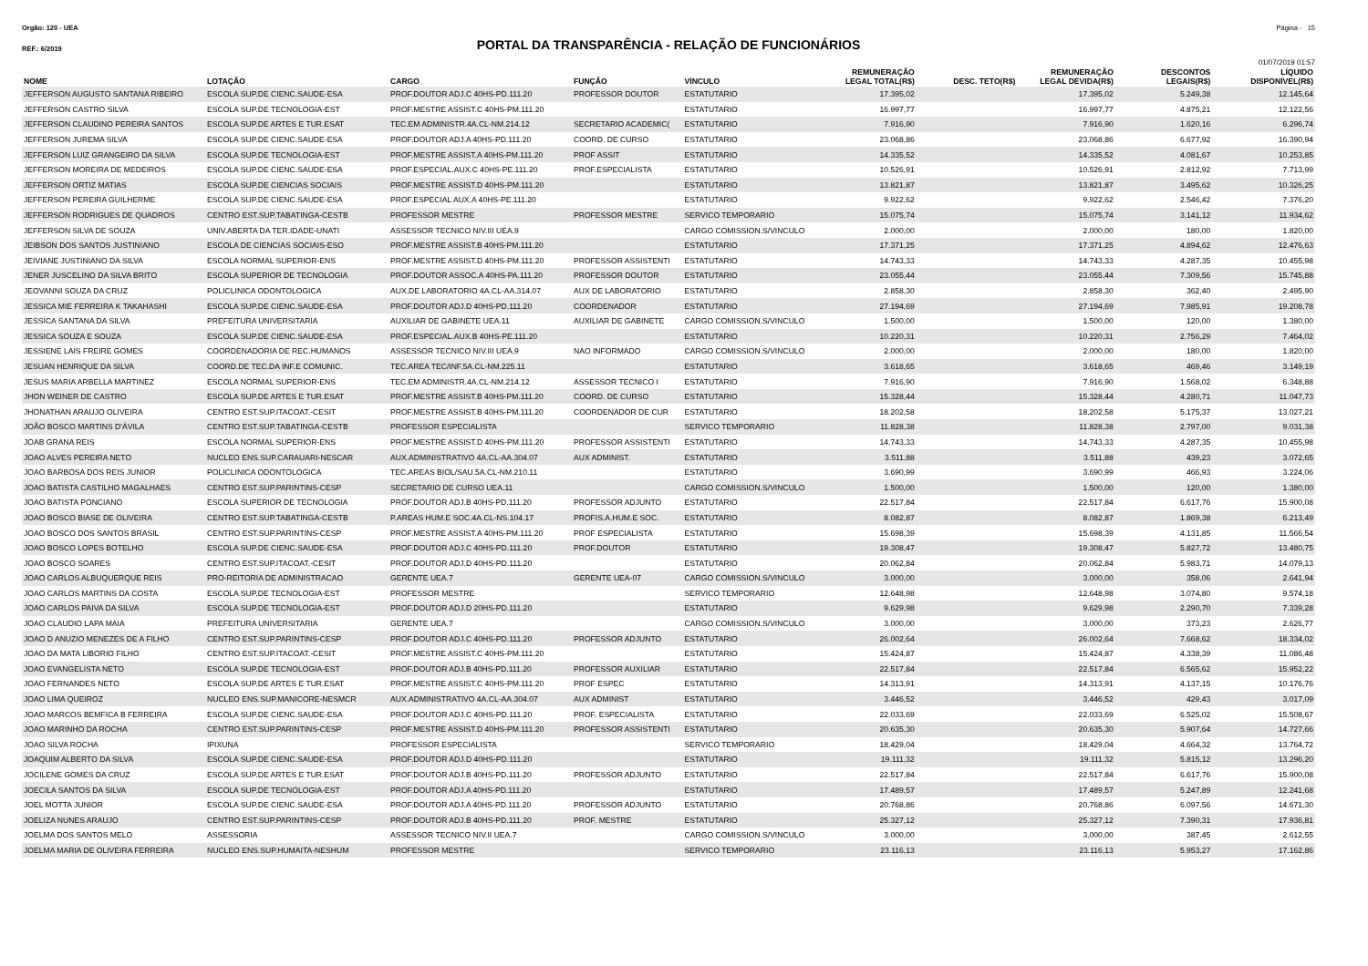Orgão: 120 - UEA Página - 15
PORTAL DA TRANSPARÊNCIA - RELAÇÃO DE FUNCIONÁRIOS
REF.: 6/2019
01/07/2019 01:57
| NOME | LOTAÇÃO | CARGO | FUNÇÃO | VÍNCULO | REMUNERAÇÃO LEGAL TOTAL(R$) | DESC. TETO(R$) | REMUNERAÇÃO LEGAL DEVIDA(R$) | DESCONTOS LEGAIS(R$) | LÍQUIDO DISPONÍVEL(R$) |
| --- | --- | --- | --- | --- | --- | --- | --- | --- | --- |
| JEFFERSON AUGUSTO SANTANA RIBEIRO | ESCOLA SUP.DE CIENC.SAUDE-ESA | PROF.DOUTOR ADJ.C 40HS-PD.111.20 | PROFESSOR DOUTOR | ESTATUTARIO | 17.395,02 | | 17.395,02 | 5.249,38 | 12.145,64 |
| JEFFERSON CASTRO SILVA | ESCOLA SUP.DE TECNOLOGIA-EST | PROF.MESTRE ASSIST.C 40HS-PM.111.20 | | ESTATUTARIO | 16.997,77 | | 16.997,77 | 4.875,21 | 12.122,56 |
| JEFFERSON CLAUDINO PEREIRA SANTOS | ESCOLA SUP.DE ARTES E TUR.ESAT | TEC.EM ADMINISTR.4A.CL-NM.214.12 | SECRETARIO ACADEMIC( | ESTATUTARIO | 7.916,90 | | 7.916,90 | 1.620,16 | 6.296,74 |
| JEFFERSON JUREMA SILVA | ESCOLA SUP.DE CIENC.SAUDE-ESA | PROF.DOUTOR ADJ.A 40HS-PD.111.20 | COORD. DE CURSO | ESTATUTARIO | 23.068,86 | | 23.068,86 | 6.677,92 | 16.390,94 |
| JEFFERSON LUIZ GRANGEIRO DA SILVA | ESCOLA SUP.DE TECNOLOGIA-EST | PROF.MESTRE ASSIST.A 40HS-PM.111.20 | PROF ASSIT | ESTATUTARIO | 14.335,52 | | 14.335,52 | 4.081,67 | 10.253,85 |
| JEFFERSON MOREIRA DE MEDEIROS | ESCOLA SUP.DE CIENC.SAUDE-ESA | PROF.ESPECIAL.AUX.C 40HS-PE.111.20 | PROF.ESPECIALISTA | ESTATUTARIO | 10.526,91 | | 10.526,91 | 2.812,92 | 7.713,99 |
| JEFFERSON ORTIZ MATIAS | ESCOLA SUP.DE CIENCIAS SOCIAIS | PROF.MESTRE ASSIST.D 40HS-PM.111.20 | | ESTATUTARIO | 13.821,87 | | 13.821,87 | 3.495,62 | 10.326,25 |
| JEFFERSON PEREIRA GUILHERME | ESCOLA SUP.DE CIENC.SAUDE-ESA | PROF.ESPECIAL AUX.A 40HS-PE.111.20 | | ESTATUTARIO | 9.922,62 | | 9.922,62 | 2.546,42 | 7.376,20 |
| JEFFERSON RODRIGUES DE QUADROS | CENTRO EST.SUP.TABATINGA-CESTB | PROFESSOR MESTRE | PROFESSOR MESTRE | SERVICO TEMPORARIO | 15.075,74 | | 15.075,74 | 3.141,12 | 11.934,62 |
| JEFFERSON SILVA DE SOUZA | UNIV.ABERTA DA TER.IDADE-UNATI | ASSESSOR TECNICO NIV.III UEA.9 | | CARGO COMISSION.S/VINCULO | 2.000,00 | | 2.000,00 | 180,00 | 1.820,00 |
| JEIBSON DOS SANTOS JUSTINIANO | ESCOLA DE CIENCIAS SOCIAIS-ESO | PROF.MESTRE ASSIST.B 40HS-PM.111.20 | | ESTATUTARIO | 17.371,25 | | 17.371,25 | 4.894,62 | 12.476,63 |
| JEIVIANE JUSTINIANO DA SILVA | ESCOLA NORMAL SUPERIOR-ENS | PROF.MESTRE ASSIST.D 40HS-PM.111.20 | PROFESSOR ASSISTENTI | ESTATUTARIO | 14.743,33 | | 14.743,33 | 4.287,35 | 10.455,98 |
| JENER JUSCELINO DA SILVA BRITO | ESCOLA SUPERIOR DE TECNOLOGIA | PROF.DOUTOR ASSOC.A 40HS-PA.111.20 | PROFESSOR DOUTOR | ESTATUTARIO | 23.055,44 | | 23.055,44 | 7.309,56 | 15.745,88 |
| JEOVANNI SOUZA DA CRUZ | POLICLINICA ODONTOLOGICA | AUX.DE LABORATORIO 4A.CL-AA.314.07 | AUX DE LABORATORIO | ESTATUTARIO | 2.858,30 | | 2.858,30 | 362,40 | 2.495,90 |
| JESSICA MIE FERREIRA K TAKAHASHI | ESCOLA SUP.DE CIENC.SAUDE-ESA | PROF.DOUTOR ADJ.D 40HS-PD.111.20 | COORDENADOR | ESTATUTARIO | 27.194,69 | | 27.194,69 | 7.985,91 | 19.208,78 |
| JESSICA SANTANA DA SILVA | PREFEITURA UNIVERSITARIA | AUXILIAR DE GABINETE UEA.11 | AUXILIAR DE GABINETE | CARGO COMISSION.S/VINCULO | 1.500,00 | | 1.500,00 | 120,00 | 1.380,00 |
| JESSICA SOUZA E SOUZA | ESCOLA SUP.DE CIENC.SAUDE-ESA | PROF.ESPECIAL.AUX.B 40HS-PE.111.20 | | ESTATUTARIO | 10.220,31 | | 10.220,31 | 2.756,29 | 7.464,02 |
| JESSIENE LAIS FREIRE GOMES | COORDENADORIA DE REC.HUMANOS | ASSESSOR TECNICO NIV.III UEA.9 | NAO INFORMADO | CARGO COMISSION.S/VINCULO | 2.000,00 | | 2.000,00 | 180,00 | 1.820,00 |
| JESUAN HENRIQUE DA SILVA | COORD.DE TEC.DA INF.E COMUNIC. | TEC.AREA TEC/INF.5A.CL-NM.225.11 | | ESTATUTARIO | 3.618,65 | | 3.618,65 | 469,46 | 3.149,19 |
| JESUS MARIA ARBELLA MARTINEZ | ESCOLA NORMAL SUPERIOR-ENS | TEC.EM ADMINISTR.4A.CL-NM.214.12 | ASSESSOR TECNICO I | ESTATUTARIO | 7.916,90 | | 7.916,90 | 1.568,02 | 6.348,88 |
| JHON WEINER DE CASTRO | ESCOLA SUP.DE ARTES E TUR.ESAT | PROF.MESTRE ASSIST.B 40HS-PM.111.20 | COORD. DE CURSO | ESTATUTARIO | 15.328,44 | | 15.328,44 | 4.280,71 | 11.047,73 |
| JHONATHAN ARAUJO OLIVEIRA | CENTRO EST.SUP.ITACOAT.-CESIT | PROF.MESTRE ASSIST.B 40HS-PM.111.20 | COORDENADOR DE CUR | ESTATUTARIO | 18.202,58 | | 18.202,58 | 5.175,37 | 13.027,21 |
| JOÃO BOSCO MARTINS D'ÁVILA | CENTRO EST.SUP.TABATINGA-CESTB | PROFESSOR ESPECIALISTA | | SERVICO TEMPORARIO | 11.828,38 | | 11.828,38 | 2.797,00 | 9.031,38 |
| JOAB GRANA REIS | ESCOLA NORMAL SUPERIOR-ENS | PROF.MESTRE ASSIST.D 40HS-PM.111.20 | PROFESSOR ASSISTENTI | ESTATUTARIO | 14.743,33 | | 14.743,33 | 4.287,35 | 10.455,98 |
| JOAO ALVES PEREIRA NETO | NUCLEO ENS.SUP.CARAUARI-NESCAR | AUX.ADMINISTRATIVO 4A.CL-AA.304.07 | AUX ADMINIST. | ESTATUTARIO | 3.511,88 | | 3.511,88 | 439,23 | 3.072,65 |
| JOAO BARBOSA DOS REIS JUNIOR | POLICLINICA ODONTOLOGICA | TEC.AREAS BIOL/SAU.5A.CL-NM.210.11 | | ESTATUTARIO | 3.690,99 | | 3.690,99 | 466,93 | 3.224,06 |
| JOAO BATISTA CASTILHO MAGALHAES | CENTRO EST.SUP.PARINTINS-CESP | SECRETARIO DE CURSO UEA.11 | | CARGO COMISSION.S/VINCULO | 1.500,00 | | 1.500,00 | 120,00 | 1.380,00 |
| JOAO BATISTA PONCIANO | ESCOLA SUPERIOR DE TECNOLOGIA | PROF.DOUTOR ADJ.B 40HS-PD.111.20 | PROFESSOR ADJUNTO | ESTATUTARIO | 22.517,84 | | 22.517,84 | 6.617,76 | 15.900,08 |
| JOAO BOSCO BIASE DE OLIVEIRA | CENTRO EST.SUP.TABATINGA-CESTB | P.AREAS HUM.E SOC.4A.CL-NS.104.17 | PROFIS.A.HUM.E SOC. | ESTATUTARIO | 8.082,87 | | 8.082,87 | 1.869,38 | 6.213,49 |
| JOAO BOSCO DOS SANTOS BRASIL | CENTRO EST.SUP.PARINTINS-CESP | PROF.MESTRE ASSIST.A 40HS-PM.111.20 | PROF ESPECIALISTA | ESTATUTARIO | 15.698,39 | | 15.698,39 | 4.131,85 | 11.566,54 |
| JOAO BOSCO LOPES BOTELHO | ESCOLA SUP.DE CIENC.SAUDE-ESA | PROF.DOUTOR ADJ.C 40HS-PD.111.20 | PROF.DOUTOR | ESTATUTARIO | 19.308,47 | | 19.308,47 | 5.827,72 | 13.480,75 |
| JOAO BOSCO SOARES | CENTRO EST.SUP.ITACOAT.-CESIT | PROF.DOUTOR ADJ.D 40HS-PD.111.20 | | ESTATUTARIO | 20.062,84 | | 20.062,84 | 5.983,71 | 14.079,13 |
| JOAO CARLOS ALBUQUERQUE REIS | PRO-REITORIA DE ADMINISTRACAO | GERENTE UEA.7 | GERENTE UEA-07 | CARGO COMISSION.S/VINCULO | 3.000,00 | | 3.000,00 | 358,06 | 2.641,94 |
| JOAO CARLOS MARTINS DA COSTA | ESCOLA SUP.DE TECNOLOGIA-EST | PROFESSOR MESTRE | | SERVICO TEMPORARIO | 12.648,98 | | 12.648,98 | 3.074,80 | 9.574,18 |
| JOAO CARLOS PAIVA DA SILVA | ESCOLA SUP.DE TECNOLOGIA-EST | PROF.DOUTOR ADJ.D 20HS-PD.111.20 | | ESTATUTARIO | 9.629,98 | | 9.629,98 | 2.290,70 | 7.339,28 |
| JOAO CLAUDIO LAPA MAIA | PREFEITURA UNIVERSITARIA | GERENTE UEA.7 | | CARGO COMISSION.S/VINCULO | 3.000,00 | | 3.000,00 | 373,23 | 2.626,77 |
| JOAO D ANUZIO MENEZES DE A FILHO | CENTRO EST.SUP.PARINTINS-CESP | PROF.DOUTOR ADJ.C 40HS-PD.111.20 | PROFESSOR ADJUNTO | ESTATUTARIO | 26.002,64 | | 26.002,64 | 7.668,62 | 18.334,02 |
| JOAO DA MATA LIBORIO FILHO | CENTRO EST.SUP.ITACOAT.-CESIT | PROF.MESTRE ASSIST.C 40HS-PM.111.20 | | ESTATUTARIO | 15.424,87 | | 15.424,87 | 4.338,39 | 11.086,48 |
| JOAO EVANGELISTA NETO | ESCOLA SUP.DE TECNOLOGIA-EST | PROF.DOUTOR ADJ.B 40HS-PD.111.20 | PROFESSOR AUXILIAR | ESTATUTARIO | 22.517,84 | | 22.517,84 | 6.565,62 | 15.952,22 |
| JOAO FERNANDES NETO | ESCOLA SUP.DE ARTES E TUR.ESAT | PROF.MESTRE ASSIST.C 40HS-PM.111.20 | PROF ESPEC | ESTATUTARIO | 14.313,91 | | 14.313,91 | 4.137,15 | 10.176,76 |
| JOAO LIMA QUEIROZ | NUCLEO ENS.SUP.MANICORE-NESMCR | AUX.ADMINISTRATIVO 4A.CL-AA.304.07 | AUX ADMINIST | ESTATUTARIO | 3.446,52 | | 3.446,52 | 429,43 | 3.017,09 |
| JOAO MARCOS BEMFICA B FERREIRA | ESCOLA SUP.DE CIENC.SAUDE-ESA | PROF.DOUTOR ADJ.C 40HS-PD.111.20 | PROF. ESPECIALISTA | ESTATUTARIO | 22.033,69 | | 22.033,69 | 6.525,02 | 15.508,67 |
| JOAO MARINHO DA ROCHA | CENTRO EST.SUP.PARINTINS-CESP | PROF.MESTRE ASSIST.D 40HS-PM.111.20 | PROFESSOR ASSISTENTI | ESTATUTARIO | 20.635,30 | | 20.635,30 | 5.907,64 | 14.727,66 |
| JOAO SILVA ROCHA | IPIXUNA | PROFESSOR ESPECIALISTA | | SERVICO TEMPORARIO | 18.429,04 | | 18.429,04 | 4.664,32 | 13.764,72 |
| JOAQUIM ALBERTO DA SILVA | ESCOLA SUP.DE CIENC.SAUDE-ESA | PROF.DOUTOR ADJ.D 40HS-PD.111.20 | | ESTATUTARIO | 19.111,32 | | 19.111,32 | 5.815,12 | 13.296,20 |
| JOCILENE GOMES DA CRUZ | ESCOLA SUP.DE ARTES E TUR.ESAT | PROF.DOUTOR ADJ.B 40HS-PD.111.20 | PROFESSOR ADJUNTO | ESTATUTARIO | 22.517,84 | | 22.517,84 | 6.617,76 | 15.900,08 |
| JOECILA SANTOS DA SILVA | ESCOLA SUP.DE TECNOLOGIA-EST | PROF.DOUTOR ADJ.A 40HS-PD.111.20 | | ESTATUTARIO | 17.489,57 | | 17.489,57 | 5.247,89 | 12.241,68 |
| JOEL MOTTA JUNIOR | ESCOLA SUP.DE CIENC.SAUDE-ESA | PROF.DOUTOR ADJ.A 40HS-PD.111.20 | PROFESSOR ADJUNTO | ESTATUTARIO | 20.768,86 | | 20.768,86 | 6.097,56 | 14.671,30 |
| JOELIZA NUNES ARAUJO | CENTRO EST.SUP.PARINTINS-CESP | PROF.DOUTOR ADJ.B 40HS-PD.111.20 | PROF. MESTRE | ESTATUTARIO | 25.327,12 | | 25.327,12 | 7.390,31 | 17.936,81 |
| JOELMA DOS SANTOS MELO | ASSESSORIA | ASSESSOR TECNICO NIV.II UEA.7 | | CARGO COMISSION.S/VINCULO | 3.000,00 | | 3.000,00 | 387,45 | 2.612,55 |
| JOELMA MARIA DE OLIVEIRA FERREIRA | NUCLEO ENS.SUP.HUMAITA-NESHUM | PROFESSOR MESTRE | | SERVICO TEMPORARIO | 23.116,13 | | 23.116,13 | 5.953,27 | 17.162,86 |